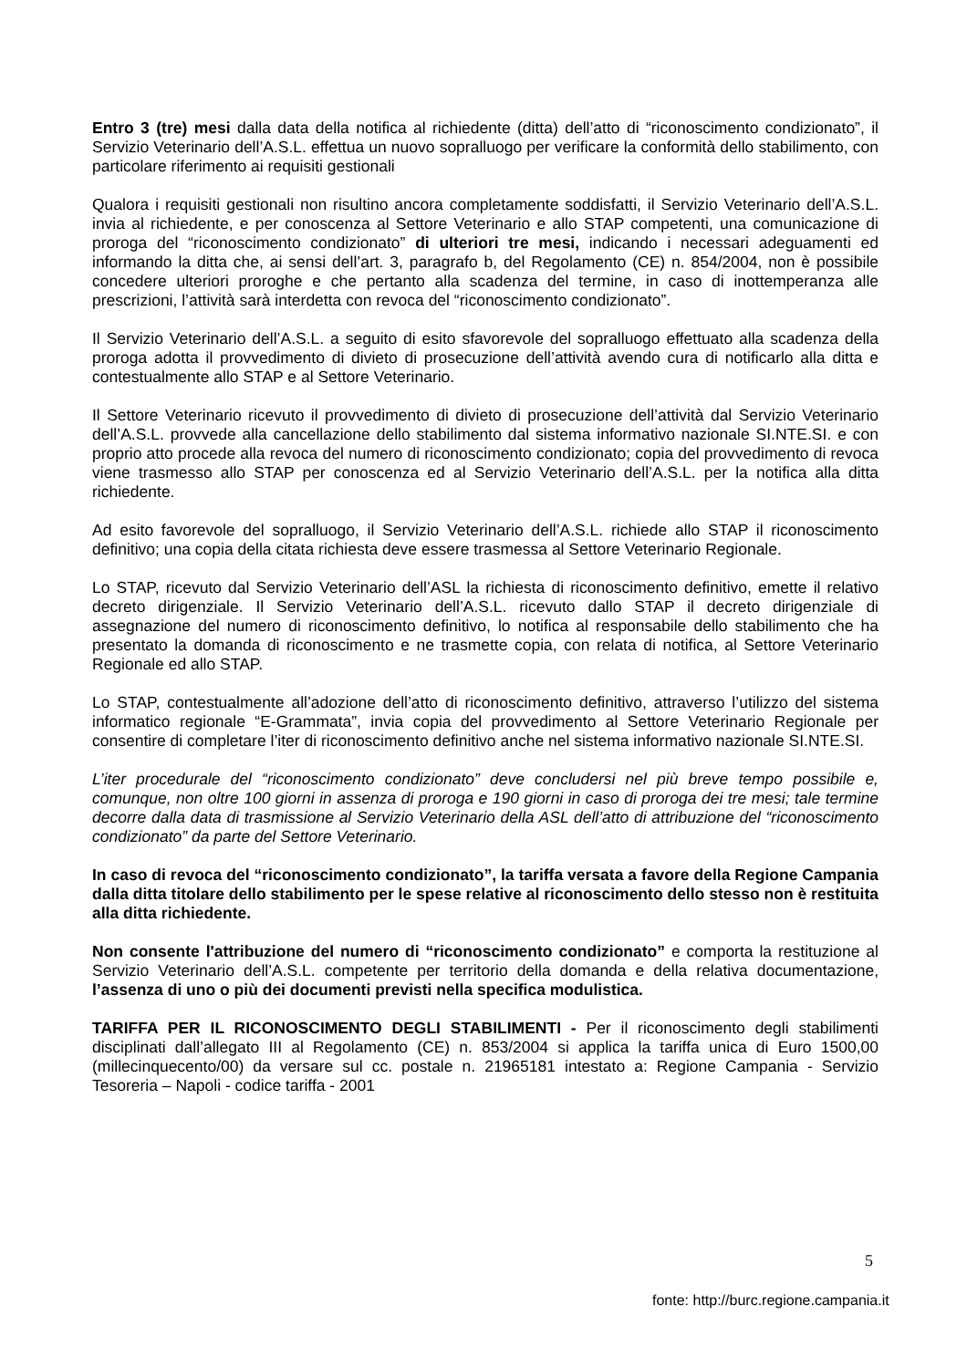Entro 3 (tre) mesi dalla data della notifica al richiedente (ditta) dell’atto di “riconoscimento condizionato”, il Servizio Veterinario dell’A.S.L. effettua un nuovo sopralluogo per verificare la conformità dello stabilimento, con particolare riferimento ai requisiti gestionali
Qualora i requisiti gestionali non risultino ancora completamente soddisfatti, il Servizio Veterinario dell’A.S.L. invia al richiedente, e per conoscenza al Settore Veterinario e allo STAP competenti, una comunicazione di proroga del “riconoscimento condizionato” di ulteriori tre mesi, indicando i necessari adeguamenti ed informando la ditta che, ai sensi dell’art. 3, paragrafo b, del Regolamento (CE) n. 854/2004, non è possibile concedere ulteriori proroghe e che pertanto alla scadenza del termine, in caso di inottemperanza alle prescrizioni, l’attività sarà interdetta con revoca del “riconoscimento condizionato”.
Il Servizio Veterinario dell’A.S.L. a seguito di esito sfavorevole del sopralluogo effettuato alla scadenza della proroga adotta il provvedimento di divieto di prosecuzione dell’attività avendo cura di notificarlo alla ditta e contestualmente allo STAP e al Settore Veterinario.
Il Settore Veterinario ricevuto il provvedimento di divieto di prosecuzione dell’attività dal Servizio Veterinario dell’A.S.L. provvede alla cancellazione dello stabilimento dal sistema informativo nazionale SI.NTE.SI. e con proprio atto procede alla revoca del numero di riconoscimento condizionato; copia del provvedimento di revoca viene trasmesso allo STAP per conoscenza ed al Servizio Veterinario dell’A.S.L. per la notifica alla ditta richiedente.
Ad esito favorevole del sopralluogo, il Servizio Veterinario dell’A.S.L. richiede allo STAP il riconoscimento definitivo; una copia della citata richiesta deve essere trasmessa al Settore Veterinario Regionale.
Lo STAP, ricevuto dal Servizio Veterinario dell’ASL la richiesta di riconoscimento definitivo, emette il relativo decreto dirigenziale. Il Servizio Veterinario dell’A.S.L. ricevuto dallo STAP il decreto dirigenziale di assegnazione del numero di riconoscimento definitivo, lo notifica al responsabile dello stabilimento che ha presentato la domanda di riconoscimento e ne trasmette copia, con relata di notifica, al Settore Veterinario Regionale ed allo STAP.
Lo STAP, contestualmente all’adozione dell’atto di riconoscimento definitivo, attraverso l’utilizzo del sistema informatico regionale “E-Grammata”, invia copia del provvedimento al Settore Veterinario Regionale per consentire di completare l’iter di riconoscimento definitivo anche nel sistema informativo nazionale SI.NTE.SI.
L’iter procedurale del “riconoscimento condizionato” deve concludersi nel più breve tempo possibile e, comunque, non oltre 100 giorni in assenza di proroga e 190 giorni in caso di proroga dei tre mesi; tale termine decorre dalla data di trasmissione al Servizio Veterinario della ASL dell’atto di attribuzione del “riconoscimento condizionato” da parte del Settore Veterinario.
In caso di revoca del “riconoscimento condizionato”, la tariffa versata a favore della Regione Campania dalla ditta titolare dello stabilimento per le spese relative al riconoscimento dello stesso non è restituita alla ditta richiedente.
Non consente l'attribuzione del numero di “riconoscimento condizionato” e comporta la restituzione al Servizio Veterinario dell’A.S.L. competente per territorio della domanda e della relativa documentazione, l’assenza di uno o più dei documenti previsti nella specifica modulistica.
TARIFFA PER IL RICONOSCIMENTO DEGLI STABILIMENTI - Per il riconoscimento degli stabilimenti disciplinati dall’allegato III al Regolamento (CE) n. 853/2004 si applica la tariffa unica di Euro 1500,00 (millecinquecento/00) da versare sul cc. postale n. 21965181 intestato a: Regione Campania - Servizio Tesoreria – Napoli - codice tariffa - 2001
5
fonte: http://burc.regione.campania.it